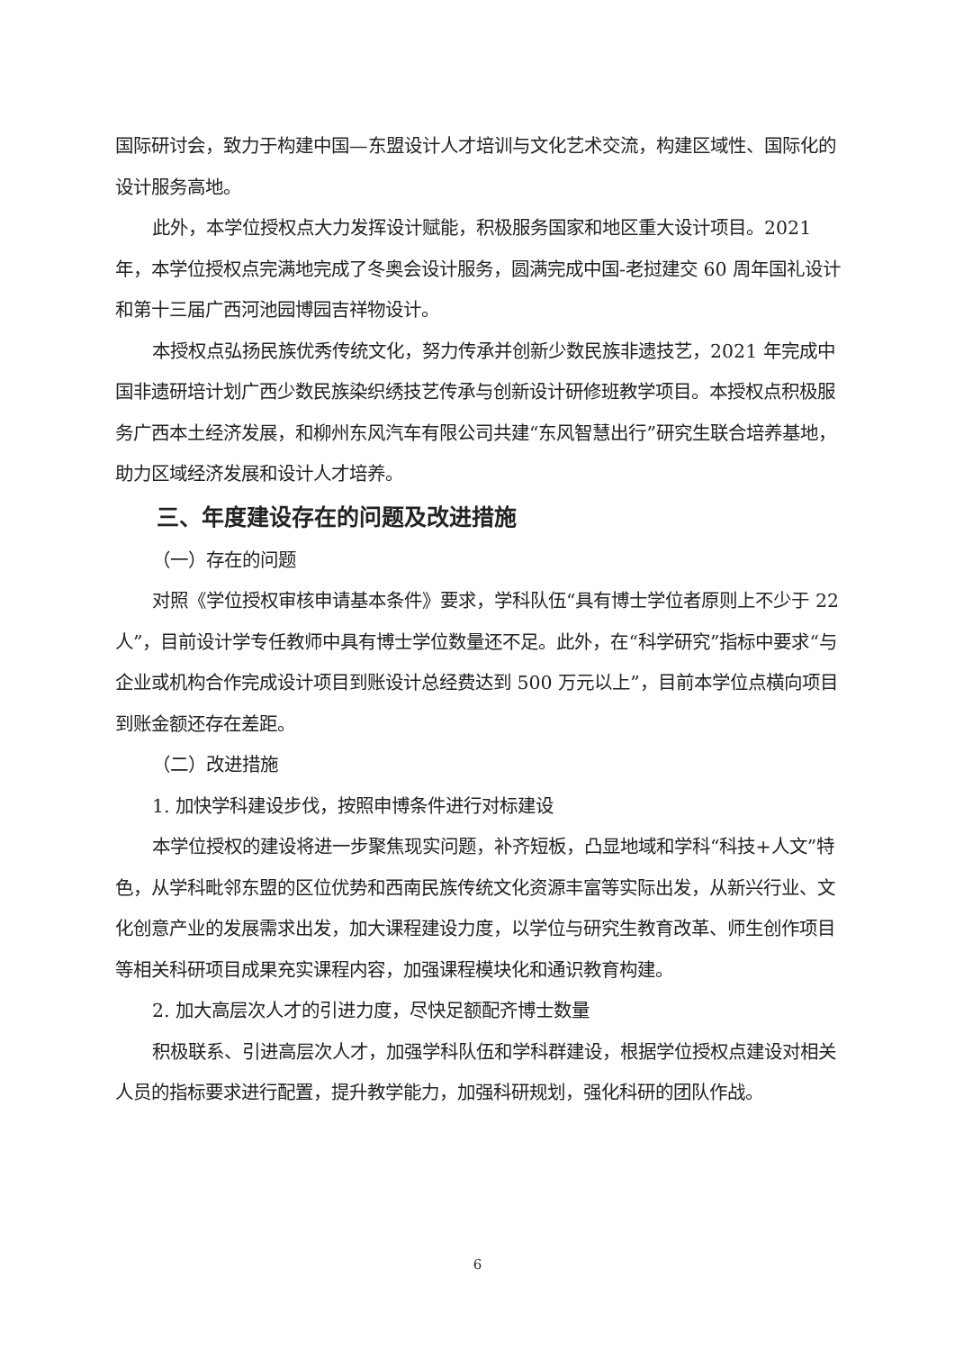国际研讨会，致力于构建中国—东盟设计人才培训与文化艺术交流，构建区域性、国际化的设计服务高地。
此外，本学位授权点大力发挥设计赋能，积极服务国家和地区重大设计项目。2021 年，本学位授权点完满地完成了冬奥会设计服务，圆满完成中国-老挝建交 60 周年国礼设计和第十三届广西河池园博园吉祥物设计。
本授权点弘扬民族优秀传统文化，努力传承并创新少数民族非遗技艺，2021 年完成中国非遗研培计划广西少数民族染织绣技艺传承与创新设计研修班教学项目。本授权点积极服务广西本土经济发展，和柳州东风汽车有限公司共建“东风智慧出行”研究生联合培养基地，助力区域经济发展和设计人才培养。
三、年度建设存在的问题及改进措施
（一）存在的问题
对照《学位授权审核申请基本条件》要求，学科队伍“具有博士学位者原则上不少于 22 人”，目前设计学专任教师中具有博士学位数量还不足。此外，在“科学研究”指标中要求“与企业或机构合作完成设计项目到账设计总经费达到 500 万元以上”，目前本学位点横向项目到账金额还存在差距。
（二）改进措施
1. 加快学科建设步伐，按照申博条件进行对标建设
本学位授权的建设将进一步聚焦现实问题，补齐短板，凸显地域和学科“科技+人文”特色，从学科毗邻东盟的区位优势和西南民族传统文化资源丰富等实际出发，从新兴行业、文化创意产业的发展需求出发，加大课程建设力度，以学位与研究生教育改革、师生创作项目等相关科研项目成果充实课程内容，加强课程模块化和通识教育构建。
2. 加大高层次人才的引进力度，尽快足额配齐博士数量
积极联系、引进高层次人才，加强学科队伍和学科群建设，根据学位授权点建设对相关人员的指标要求进行配置，提升教学能力，加强科研规划，强化科研的团队作战。
6